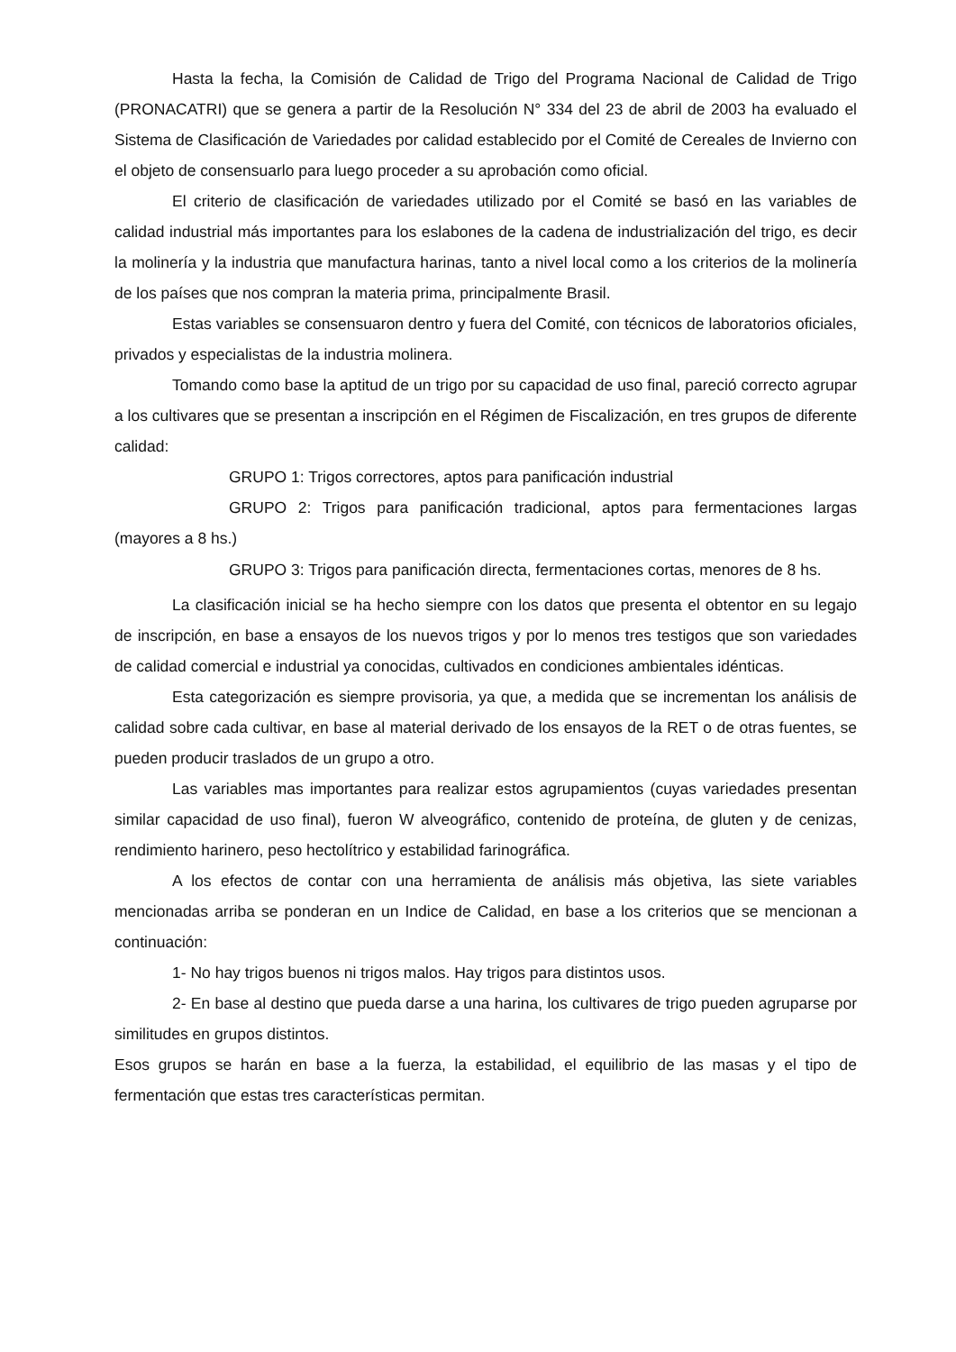Hasta la fecha, la Comisión de Calidad de Trigo del Programa Nacional de Calidad de Trigo (PRONACATRI) que se genera a partir de la Resolución N° 334 del 23 de abril de 2003 ha evaluado el Sistema de Clasificación de Variedades por calidad establecido por el Comité de Cereales de Invierno con el objeto de consensuarlo para luego proceder a su aprobación como oficial.
El criterio de clasificación de variedades utilizado por el Comité se basó en las variables de calidad industrial más importantes para los eslabones de la cadena de industrialización del trigo, es decir la molinería y la industria que manufactura harinas, tanto a nivel local como a los criterios de la molinería de los países que nos compran la materia prima, principalmente Brasil.
Estas variables se consensuaron dentro y fuera del Comité, con técnicos de laboratorios oficiales, privados y especialistas de la industria molinera.
Tomando como base la aptitud de un trigo por su capacidad de uso final, pareció correcto agrupar a los cultivares que se presentan a inscripción en el Régimen de Fiscalización, en tres grupos de diferente calidad:
GRUPO 1: Trigos correctores, aptos para panificación industrial
GRUPO 2: Trigos para panificación tradicional, aptos para fermentaciones largas (mayores a 8 hs.)
GRUPO 3: Trigos para panificación directa, fermentaciones cortas, menores de 8 hs.
La clasificación inicial se ha hecho siempre con los datos que presenta el obtentor en su legajo de inscripción, en base a ensayos de los nuevos trigos y por lo menos tres testigos que son variedades de calidad comercial e industrial ya conocidas, cultivados en condiciones ambientales idénticas.
Esta categorización es siempre provisoria, ya que, a medida que se incrementan los análisis de calidad sobre cada cultivar, en base al material derivado de los ensayos de la RET o de otras fuentes, se pueden producir traslados de un grupo a otro.
Las variables mas importantes para realizar estos agrupamientos (cuyas variedades presentan similar capacidad de uso final), fueron W alveográfico, contenido de proteína, de gluten y de cenizas, rendimiento harinero, peso hectolítrico y estabilidad farinográfica.
A los efectos de contar con una herramienta de análisis más objetiva, las siete variables mencionadas arriba se ponderan en un Indice de Calidad, en base a los criterios que se mencionan a continuación:
1- No hay trigos buenos ni trigos malos. Hay trigos para distintos usos.
2- En base al destino que pueda darse a una harina, los cultivares de trigo pueden agruparse por similitudes en grupos distintos.
Esos grupos se harán en base a la fuerza, la estabilidad, el equilibrio de las masas y el tipo de fermentación que estas tres características permitan.